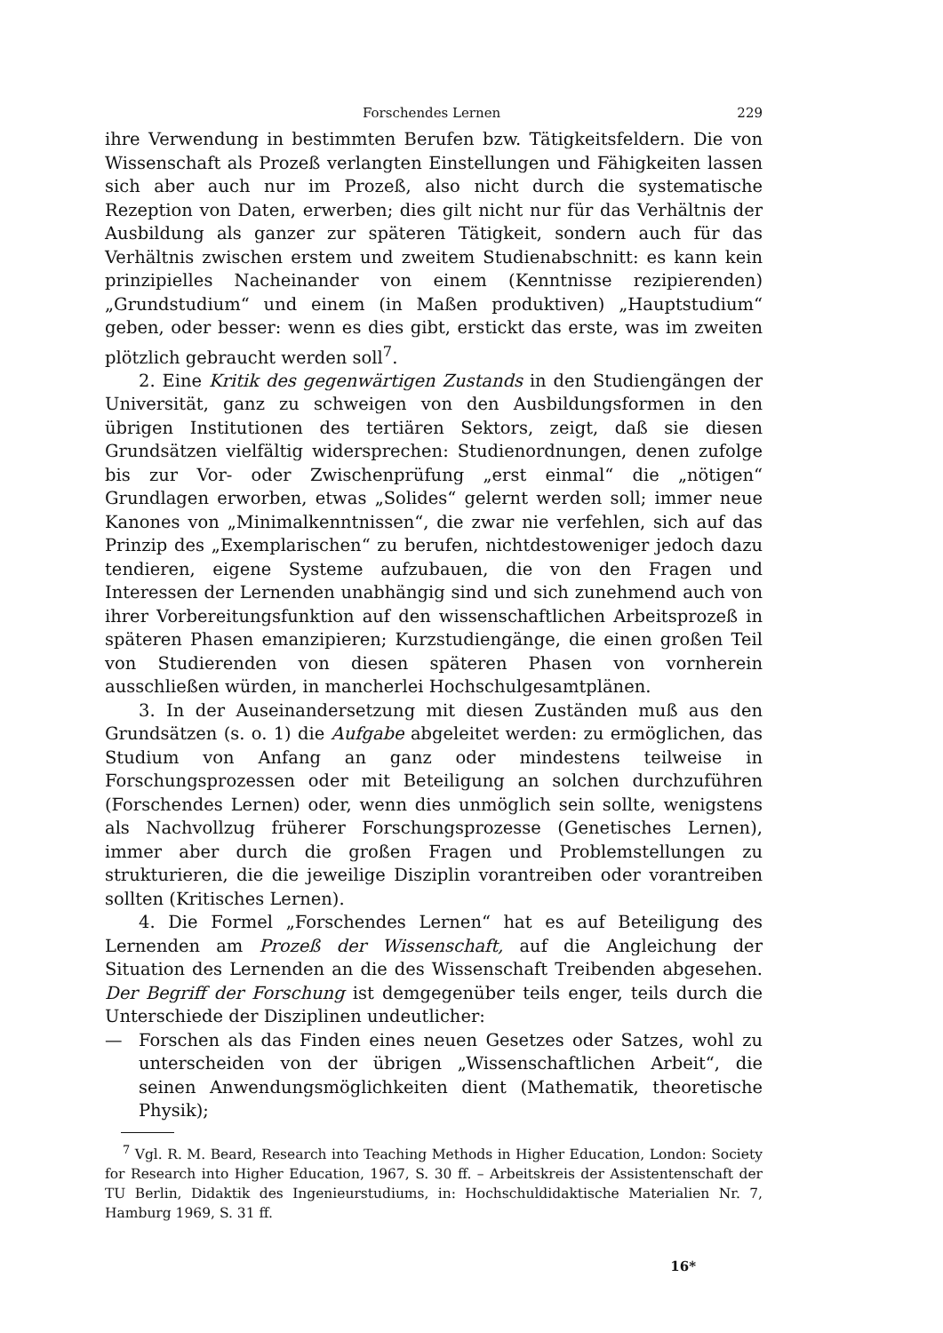Forschendes Lernen 229
ihre Verwendung in bestimmten Berufen bzw. Tätigkeitsfeldern. Die von Wissenschaft als Prozeß verlangten Einstellungen und Fähigkeiten lassen sich aber auch nur im Prozeß, also nicht durch die systematische Rezeption von Daten, erwerben; dies gilt nicht nur für das Verhältnis der Ausbildung als ganzer zur späteren Tätigkeit, sondern auch für das Verhältnis zwischen erstem und zweitem Studienabschnitt: es kann kein prinzipielles Nacheinander von einem (Kenntnisse rezipierenden) „Grundstudium“ und einem (in Maßen produktiven) „Hauptstudium“ geben, oder besser: wenn es dies gibt, erstickt das erste, was im zweiten plötzlich gebraucht werden soll<sup>7</sup>.
2. Eine Kritik des gegenwärtigen Zustands in den Studiengängen der Universität, ganz zu schweigen von den Ausbildungsformen in den übrigen Institutionen des tertiären Sektors, zeigt, daß sie diesen Grundsätzen vielfältig widersprechen: Studienordnungen, denen zufolge bis zur Vor- oder Zwischenprüfung „erst einmal“ die „nötigen“ Grundlagen erworben, etwas „Solides“ gelernt werden soll; immer neue Kanones von „Minimalkenntnissen“, die zwar nie verfehlen, sich auf das Prinzip des „Exemplarischen“ zu berufen, nichtdestoweniger jedoch dazu tendieren, eigene Systeme aufzubauen, die von den Fragen und Interessen der Lernenden unabhängig sind und sich zunehmend auch von ihrer Vorbereitungsfunktion auf den wissenschaftlichen Arbeitsprozeß in späteren Phasen emanzipieren; Kurzstudiengänge, die einen großen Teil von Studierenden von diesen späteren Phasen von vornherein ausschließen würden, in mancherlei Hochschulgesamtplänen.
3. In der Auseinandersetzung mit diesen Zuständen muß aus den Grundsätzen (s. o. 1) die Aufgabe abgeleitet werden: zu ermöglichen, das Studium von Anfang an ganz oder mindestens teilweise in Forschungsprozessen oder mit Beteiligung an solchen durchzuführen (Forschendes Lernen) oder, wenn dies unmöglich sein sollte, wenigstens als Nachvollzug früherer Forschungsprozesse (Genetisches Lernen), immer aber durch die großen Fragen und Problemstellungen zu strukturieren, die die jeweilige Disziplin vorantreiben oder vorantreiben sollten (Kritisches Lernen).
4. Die Formel „Forschendes Lernen“ hat es auf Beteiligung des Lernenden am Prozeß der Wissenschaft, auf die Angleichung der Situation des Lernenden an die des Wissenschaft Treibenden abgesehen. Der Begriff der Forschung ist demgegenüber teils enger, teils durch die Unterschiede der Disziplinen undeutlicher:
— Forschen als das Finden eines neuen Gesetzes oder Satzes, wohl zu unterscheiden von der übrigen „Wissenschaftlichen Arbeit“, die seinen Anwendungsmöglichkeiten dient (Mathematik, theoretische Physik);
<sup>7</sup> Vgl. R. M. Beard, Research into Teaching Methods in Higher Education, London: Society for Research into Higher Education, 1967, S. 30 ff. – Arbeitskreis der Assistentenschaft der TU Berlin, Didaktik des Ingenieurstudiums, in: Hochschuldidaktische Materialien Nr. 7, Hamburg 1969, S. 31 ff.
16*